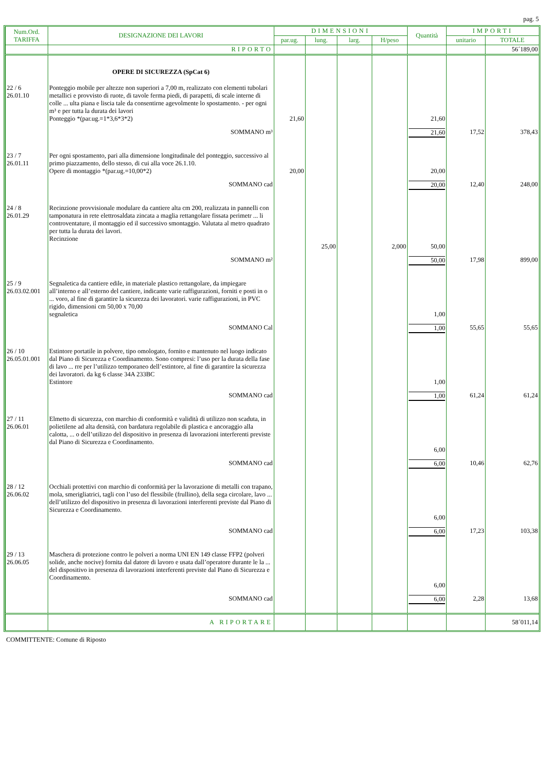pag. 5
| Num.Ord. TARIFFA | DESIGNAZIONE DEI LAVORI | DIMENSIONI | | | | Quantità | IMPORTI | |
| --- | --- | --- | --- | --- | --- | --- | --- | --- |
| | | par.ug. | lung. | larg. | H/peso | | unitario | TOTALE |
| | RIPORTO | | | | | | | 56´189,00 |
| | OPERE DI SICUREZZA (SpCat 6) | | | | | | | |
| 22 / 6 26.01.10 | Ponteggio mobile per altezze non superiori a 7,00 m, realizzato con elementi tubolari metallici e provvisto di ruote, di tavole ferma piedi, di parapetti, di scale interne di colle ... ulta piana e liscia tale da consentirne agevolmente lo spostamento. - per ogni m³ e per tutta la durata dei lavori Ponteggio *(par.ug.=1*3,6*3*2) | 21,60 | | | | 21,60 | | |
| | SOMMANO m³ | | | | | 21,60 | 17,52 | 378,43 |
| 23 / 7 26.01.11 | Per ogni spostamento, pari alla dimensione longitudinale del ponteggio, successivo al primo piazzamento, dello stesso, di cui alla voce 26.1.10. Opere di montaggio *(par.ug.=10,00*2) | 20,00 | | | | 20,00 | | |
| | SOMMANO cad | | | | | 20,00 | 12,40 | 248,00 |
| 24 / 8 26.01.29 | Recinzione provvisionale modulare da cantiere alta cm 200, realizzata in pannelli con tamponatura in rete elettrosaldata zincata a maglia rettangolare fissata perimetr ... li controventature, il montaggio ed il successivo smontaggio. Valutata al metro quadrato per tutta la durata dei lavori. Recinzione | | 25,00 | | 2,000 | 50,00 | | |
| | SOMMANO m² | | | | | 50,00 | 17,98 | 899,00 |
| 25 / 9 26.03.02.001 | Segnaletica da cantiere edile, in materiale plastico rettangolare, da impiegare all’interno e all’esterno del cantiere, indicante varie raffigurazioni, forniti e posti in o ... voro, al fine di garantire la sicurezza dei lavoratori. varie raffigurazioni, in PVC rigido, dimensioni cm 50,00 x 70,00 segnaletica | | | | | 1,00 | | |
| | SOMMANO Cal | | | | | 1,00 | 55,65 | 55,65 |
| 26 / 10 26.05.01.001 | Estintore portatile in polvere, tipo omologato, fornito e mantenuto nel luogo indicato dal Piano di Sicurezza e Coordinamento. Sono compresi: l’uso per la durata della fase di lavo ... rre per l’utilizzo temporaneo dell’estintore, al fine di garantire la sicurezza dei lavoratori. da kg 6 classe 34A 233BC Estintore | | | | | 1,00 | | |
| | SOMMANO cad | | | | | 1,00 | 61,24 | 61,24 |
| 27 / 11 26.06.01 | Elmetto di sicurezza, con marchio di conformità e validità di utilizzo non scaduta, in polietilene ad alta densità, con bardatura regolabile di plastica e ancoraggio alla calotta, ... o dell’utilizzo del dispositivo in presenza di lavorazioni interferenti previste dal Piano di Sicurezza e Coordinamento. | | | | | 6,00 | | |
| | SOMMANO cad | | | | | 6,00 | 10,46 | 62,76 |
| 28 / 12 26.06.02 | Occhiali protettivi con marchio di conformità per la lavorazione di metalli con trapano, mola, smerigliatrici, tagli con l’uso del flessibile (frullino), della sega circolare, lavo ... dell’utilizzo del dispositivo in presenza di lavorazioni interferenti previste dal Piano di Sicurezza e Coordinamento. | | | | | 6,00 | | |
| | SOMMANO cad | | | | | 6,00 | 17,23 | 103,38 |
| 29 / 13 26.06.05 | Maschera di protezione contro le polveri a norma UNI EN 149 classe FFP2 (polveri solide, anche nocive) fornita dal datore di lavoro e usata dall’operatore durante le la ... del dispositivo in presenza di lavorazioni interferenti previste dal Piano di Sicurezza e Coordinamento. | | | | | 6,00 | | |
| | SOMMANO cad | | | | | 6,00 | 2,28 | 13,68 |
| | A RIPORTARE | | | | | | | 58´011,14 |
COMMITTENTE: Comune di Riposto